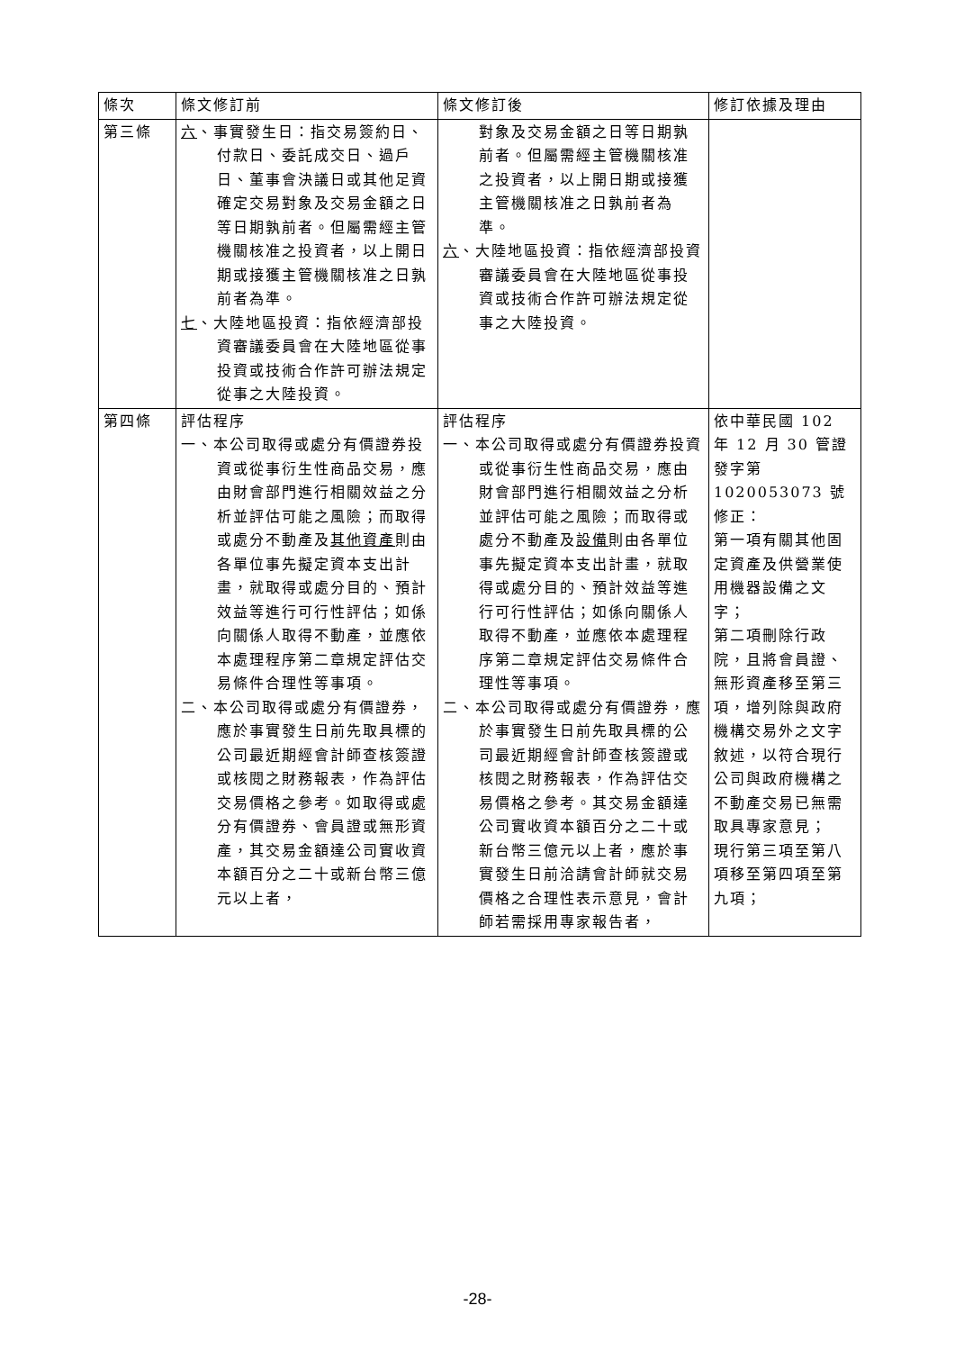| 條次 | 條文修訂前 | 條文修訂後 | 修訂依據及理由 |
| --- | --- | --- | --- |
| 第三條 | 六 、事實發生日：指交易簽約日、付款日、委託成交日、過戶日、董事會決議日或其他足資確定交易對象及交易金額之日等日期孰前者。但屬需經主管機關核准之投資者，以上開日期或接獲主管機關核准之日孰前者為準。 七 、大陸地區投資：指依經濟部投資審議委員會在大陸地區從事投資或技術合作許可辦法規定從事之大陸投資。 | 對象及交易金額之日等日期孰前者。但屬需經主管機關核准之投資者，以上開日期或接獲主管機關核准之日孰前者為準。 六 、大陸地區投資：指依經濟部投資審議委員會在大陸地區從事投資或技術合作許可辦法規定從事之大陸投資。 | |
| 第四條 | 評估程序 一、本公司取得或處分有價證券投資或從事衍生性商品交易，應由財會部門進行相關效益之分析並評估可能之風險；而取得或處分不動產及 其他資產 則由各單位事先擬定資本支出計畫，就取得或處分目的、預計效益等進行可行性評估；如係向關係人取得不動產，並應依本處理程序第二章規定評估交易條件合理性等事項。 二、本公司取得或處分有價證券，應於事實發生日前先取具標的公司最近期經會計師查核簽證或核閱之財務報表，作為評估交易價格之參考。如取得或處分有價證券、會員證或無形資產，其交易金額達公司實收資本額百分之二十或新台幣三億元以上者， | 評估程序 一、本公司取得或處分有價證券投資或從事衍生性商品交易，應由財會部門進行相關效益之分析並評估可能之風險；而取得或處分不動產及 設備 則由各單位事先擬定資本支出計畫，就取得或處分目的、預計效益等進行可行性評估；如係向關係人取得不動產，並應依本處理程序第二章規定評估交易條件合理性等事項。 二、本公司取得或處分有價證券，應於事實發生日前先取具標的公司最近期經會計師查核簽證或核閱之財務報表，作為評估交易價格之參考。其交易金額達公司實收資本額百分之二十或新台幣三億元以上者，應於事實發生日前洽請會計師就交易價格之合理性表示意見，會計師若需採用專家報告者， | 依中華民國 102 年 12 月 30 管證發字第 1020053073 號修正： 第一項有關其他固定資產及供營業使用機器設備之文字； 第二項刪除行政院，且將會員證、無形資產移至第三項，增列除與政府機構交易外之文字敘述，以符合現行公司與政府機構之不動產交易已無需取具專家意見； 現行第三項至第八項移至第四項至第九項； |
-28-